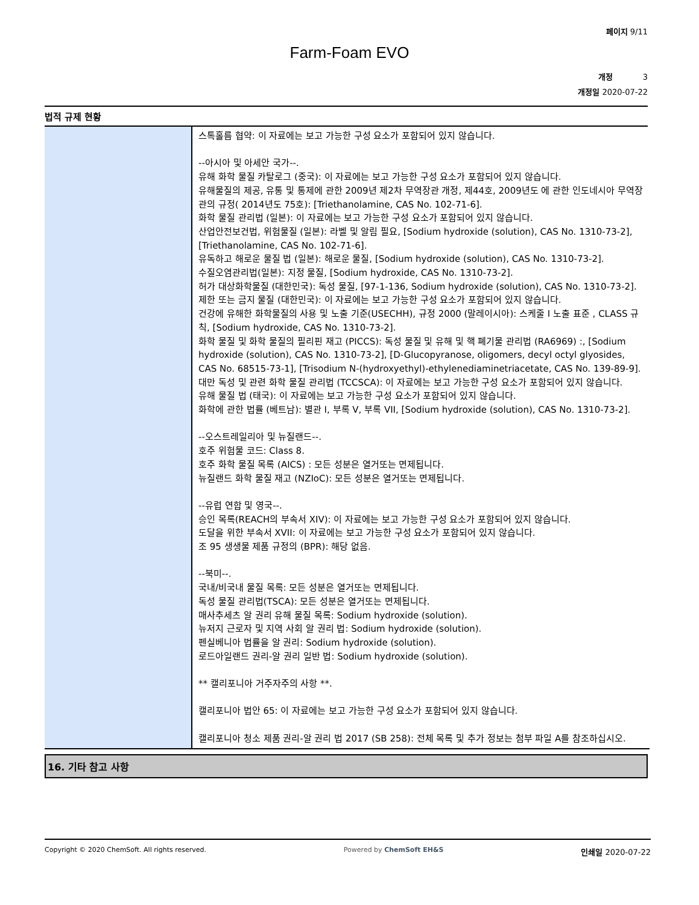페이지 9/11
Farm-Foam EVO
개정 3
개정일 2020-07-22
법적 규제 현황
스톡홀름 협약: 이 자료에는 보고 가능한 구성 요소가 포함되어 있지 않습니다.
--아시아 및 아세안 국가--.
유해 화학 물질 카탈로그 (중국): 이 자료에는 보고 가능한 구성 요소가 포함되어 있지 않습니다.
유해물질의 제공, 유통 및 통제에 관한 2009년 제2차 무역장관 개정, 제44호, 2009년도 에 관한 인도네시아 무역장관의 규정( 2014년도 75호): [Triethanolamine, CAS No. 102-71-6].
화학 물질 관리법 (일본): 이 자료에는 보고 가능한 구성 요소가 포함되어 있지 않습니다.
산업안전보건법, 위험물질 (일본): 라벨 및 알림 필요, [Sodium hydroxide (solution), CAS No. 1310-73-2], [Triethanolamine, CAS No. 102-71-6].
유독하고 해로운 물질 법 (일본): 해로운 물질, [Sodium hydroxide (solution), CAS No. 1310-73-2].
수질오염관리법(일본): 지정 물질, [Sodium hydroxide, CAS No. 1310-73-2].
허가 대상화학물질 (대한민국): 독성 물질, [97-1-136, Sodium hydroxide (solution), CAS No. 1310-73-2].
제한 또는 금지 물질 (대한민국): 이 자료에는 보고 가능한 구성 요소가 포함되어 있지 않습니다.
건강에 유해한 화학물질의 사용 및 노출 기준(USECHH), 규정 2000 (말레이시아): 스케줄 I 노출 표준 , CLASS 규칙, [Sodium hydroxide, CAS No. 1310-73-2].
화학 물질 및 화학 물질의 필리핀 재고 (PICCS): 독성 물질 및 유해 및 핵 폐기물 관리법 (RA6969) :, [Sodium hydroxide (solution), CAS No. 1310-73-2], [D-Glucopyranose, oligomers, decyl octyl glyosides, CAS No. 68515-73-1], [Trisodium N-(hydroxyethyl)-ethylenediaminetriacetate, CAS No. 139-89-9].
대만 독성 및 관련 화학 물질 관리법 (TCCSCA): 이 자료에는 보고 가능한 구성 요소가 포함되어 있지 않습니다.
유해 물질 법 (태국): 이 자료에는 보고 가능한 구성 요소가 포함되어 있지 않습니다.
화학에 관한 법률 (베트남): 별관 I, 부록 V, 부록 VII, [Sodium hydroxide (solution), CAS No. 1310-73-2].
--오스트레일리아 및 뉴질랜드--.
호주 위험물 코드: Class 8.
호주 화학 물질 목록 (AICS) : 모든 성분은 열거또는 면제됩니다.
뉴질랜드 화학 물질 재고 (NZIoC): 모든 성분은 열거또는 면제됩니다.
--유럽 연합 및 영국--.
승인 목록(REACH의 부속서 XIV): 이 자료에는 보고 가능한 구성 요소가 포함되어 있지 않습니다.
도달을 위한 부속서 XVII: 이 자료에는 보고 가능한 구성 요소가 포함되어 있지 않습니다.
조 95 생생물 제품 규정의 (BPR): 해당 없음.
--북미--.
국내/비국내 물질 목록: 모든 성분은 열거또는 면제됩니다.
독성 물질 관리법(TSCA): 모든 성분은 열거또는 면제됩니다.
매사추세츠 알 권리 유해 물질 목록: Sodium hydroxide (solution).
뉴저지 근로자 및 지역 사회 알 권리 법: Sodium hydroxide (solution).
펜실베니아 법률을 알 권리: Sodium hydroxide (solution).
로드아일랜드 권리-알 권리 일반 법: Sodium hydroxide (solution).
** 캘리포니아 거주자주의 사항 **.
캘리포니아 법안 65: 이 자료에는 보고 가능한 구성 요소가 포함되어 있지 않습니다.
캘리포니아 청소 제품 권리-알 권리 법 2017 (SB 258): 전체 목록 및 추가 정보는 첨부 파일 A를 참조하십시오.
16. 기타 참고 사항
Copyright © 2020 ChemSoft. All rights reserved. Powered by ChemSoft EH&S 인쇄일 2020-07-22